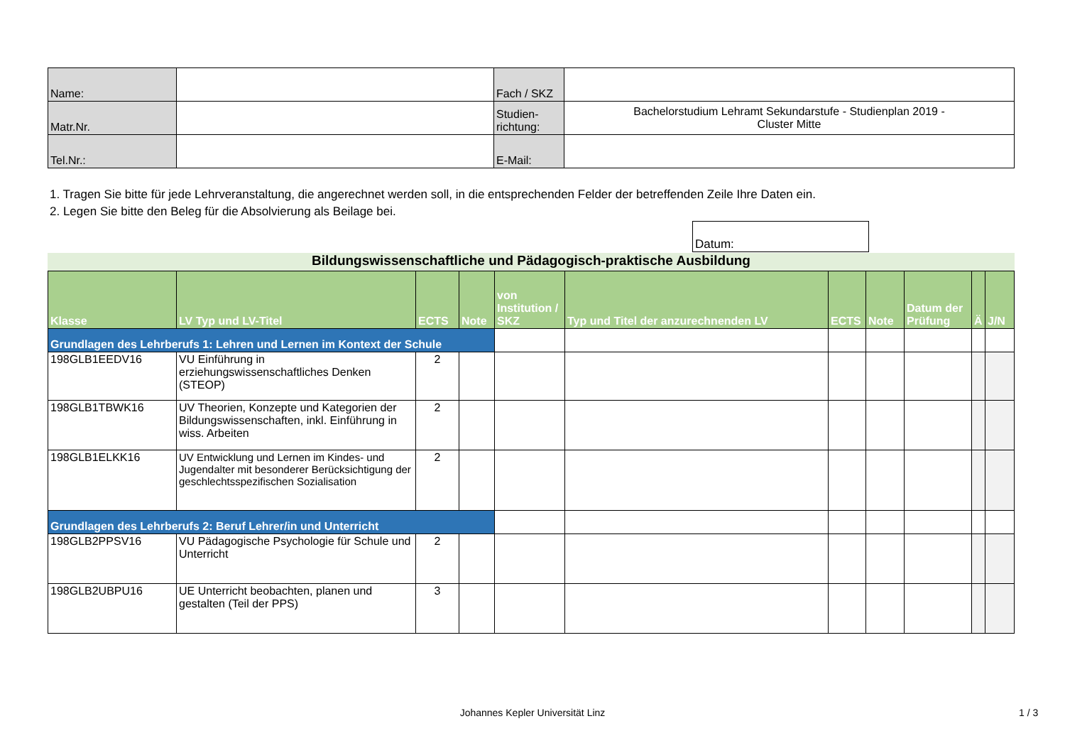| Name: | | Fach / SKZ | |
| Matr.Nr. | | Studien- richtung: | Bachelorstudium Lehramt Sekundarstufe - Studienplan 2019 - Cluster Mitte |
| Tel.Nr.: | | E-Mail: | |
1. Tragen Sie bitte für jede Lehrveranstaltung, die angerechnet werden soll, in die entsprechenden Felder der betreffenden Zeile Ihre Daten ein.
2. Legen Sie bitte den Beleg für die Absolvierung als Beilage bei.
Datum:
Bildungswissenschaftliche und Pädagogisch-praktische Ausbildung
| Klasse | LV Typ und LV-Titel | ECTS | Note | von Institution / SKZ | Typ und Titel der anzurechnenden LV | ECTS | Note | Datum der Prüfung | Ä | J/N |
| --- | --- | --- | --- | --- | --- | --- | --- | --- | --- | --- |
| Grundlagen des Lehrberufs 1: Lehren und Lernen im Kontext der Schule | | | | | | | | | | |
| 198GLB1EEDV16 | VU Einführung in erziehungswissenschaftliches Denken (STEOP) | 2 | | | | | | | | |
| 198GLB1TBWK16 | UV Theorien, Konzepte und Kategorien der Bildungswissenschaften, inkl. Einführung in wiss. Arbeiten | 2 | | | | | | | | |
| 198GLB1ELKK16 | UV Entwicklung und Lernen im Kindes- und Jugendalter mit besonderer Berücksichtigung der geschlechtsspezifischen Sozialisation | 2 | | | | | | | | |
| Grundlagen des Lehrberufs 2: Beruf Lehrer/in und Unterricht | | | | | | | | | | |
| 198GLB2PPSV16 | VU Pädagogische Psychologie für Schule und Unterricht | 2 | | | | | | | | |
| 198GLB2UBPU16 | UE Unterricht beobachten, planen und gestalten (Teil der PPS) | 3 | | | | | | | | |
Johannes Kepler Universität Linz 1 / 3